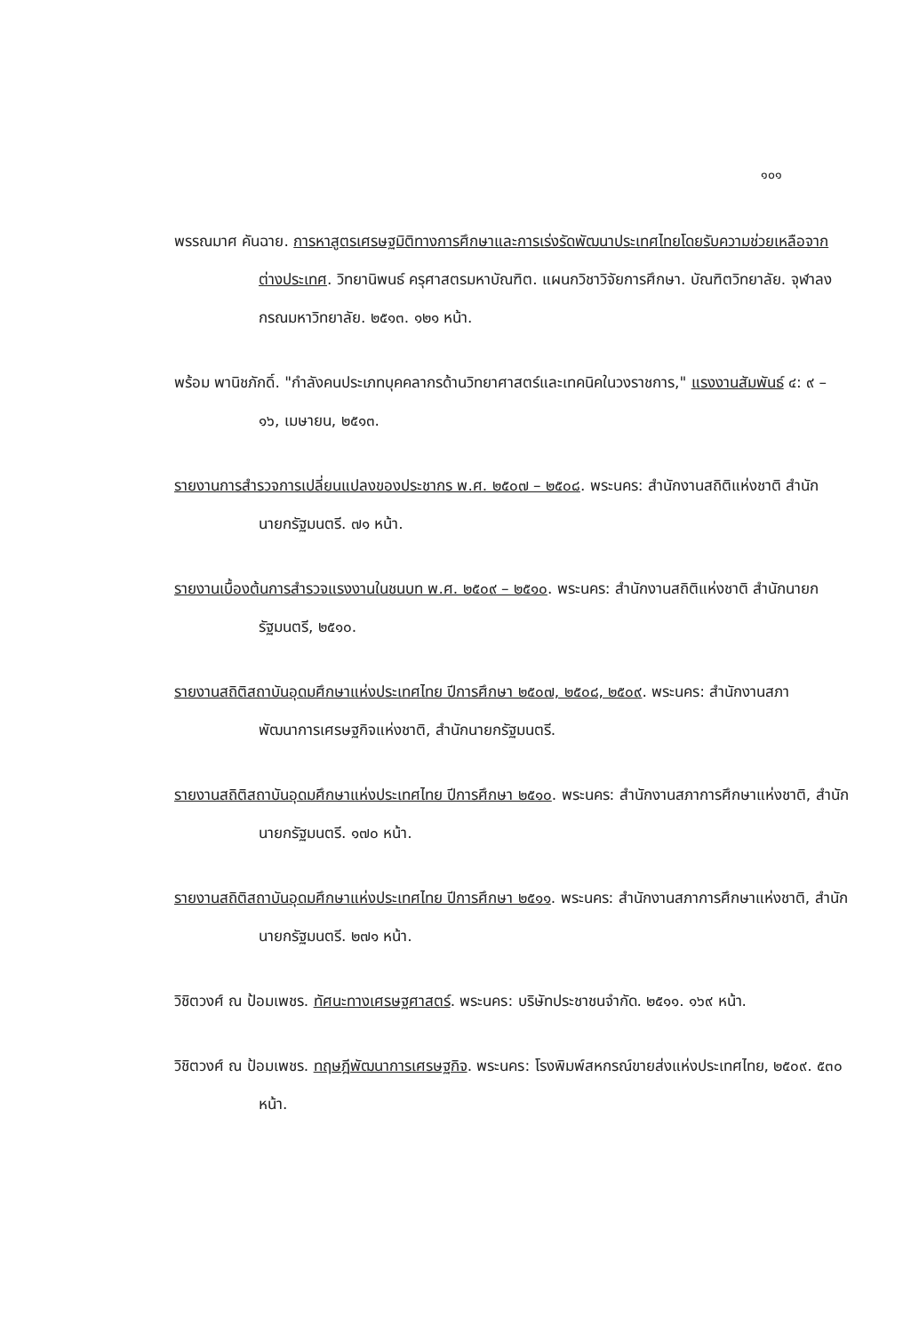๑๐๑
พรรณมาศ คันฉาย. การหาสูตรเศรษฐมิติทางการศึกษาและการเร่งรัดพัฒนาประเทศไทยโดยรับความช่วยเหลือจากต่างประเทศ. วิทยานิพนธ์ ครุศาสตรมหาบัณฑิต. แผนกวิชาวิจัยการศึกษา. บัณฑิตวิทยาลัย. จุฬาลงกรณมหาวิทยาลัย. ๒๕๑๓. ๑๒๑ หน้า.
พร้อม พานิชภักดิ์. "กำลังคนประเภทบุคคลากรด้านวิทยาศาสตร์และเทคนิคในวงราชการ," แรงงานสัมพันธ์ ๔: ๙ – ๑๖, เมษายน, ๒๕๑๓.
รายงานการสำรวจการเปลี่ยนแปลงของประชากร พ.ศ. ๒๕๐๗ – ๒๕๐๘. พระนคร: สำนักงานสถิติแห่งชาติ สำนักนายกรัฐมนตรี. ๗๑ หน้า.
รายงานเบื้องต้นการสำรวจแรงงานในชนบท พ.ศ. ๒๕๐๙ – ๒๕๑๐. พระนคร: สำนักงานสถิติแห่งชาติ สำนักนายกรัฐมนตรี, ๒๕๑๐.
รายงานสถิติสถาบันอุดมศึกษาแห่งประเทศไทย ปีการศึกษา ๒๕๐๗, ๒๕๐๘, ๒๕๐๙. พระนคร: สำนักงานสภาพัฒนาการเศรษฐกิจแห่งชาติ, สำนักนายกรัฐมนตรี.
รายงานสถิติสถาบันอุดมศึกษาแห่งประเทศไทย ปีการศึกษา ๒๕๑๐. พระนคร: สำนักงานสภาการศึกษาแห่งชาติ, สำนักนายกรัฐมนตรี. ๑๗๐ หน้า.
รายงานสถิติสถาบันอุดมศึกษาแห่งประเทศไทย ปีการศึกษา ๒๕๑๑. พระนคร: สำนักงานสภาการศึกษาแห่งชาติ, สำนักนายกรัฐมนตรี. ๒๗๑ หน้า.
วิชิตวงศ์ ณ ป้อมเพชร. ทัศนะทางเศรษฐศาสตร์. พระนคร: บริษัทประชาชนจำกัด. ๒๕๑๑. ๑๖๙ หน้า.
วิชิตวงศ์ ณ ป้อมเพชร. ทฤษฎีพัฒนาการเศรษฐกิจ. พระนคร: โรงพิมพ์สหกรณ์ขายส่งแห่งประเทศไทย, ๒๕๐๙. ๕๓๐ หน้า.